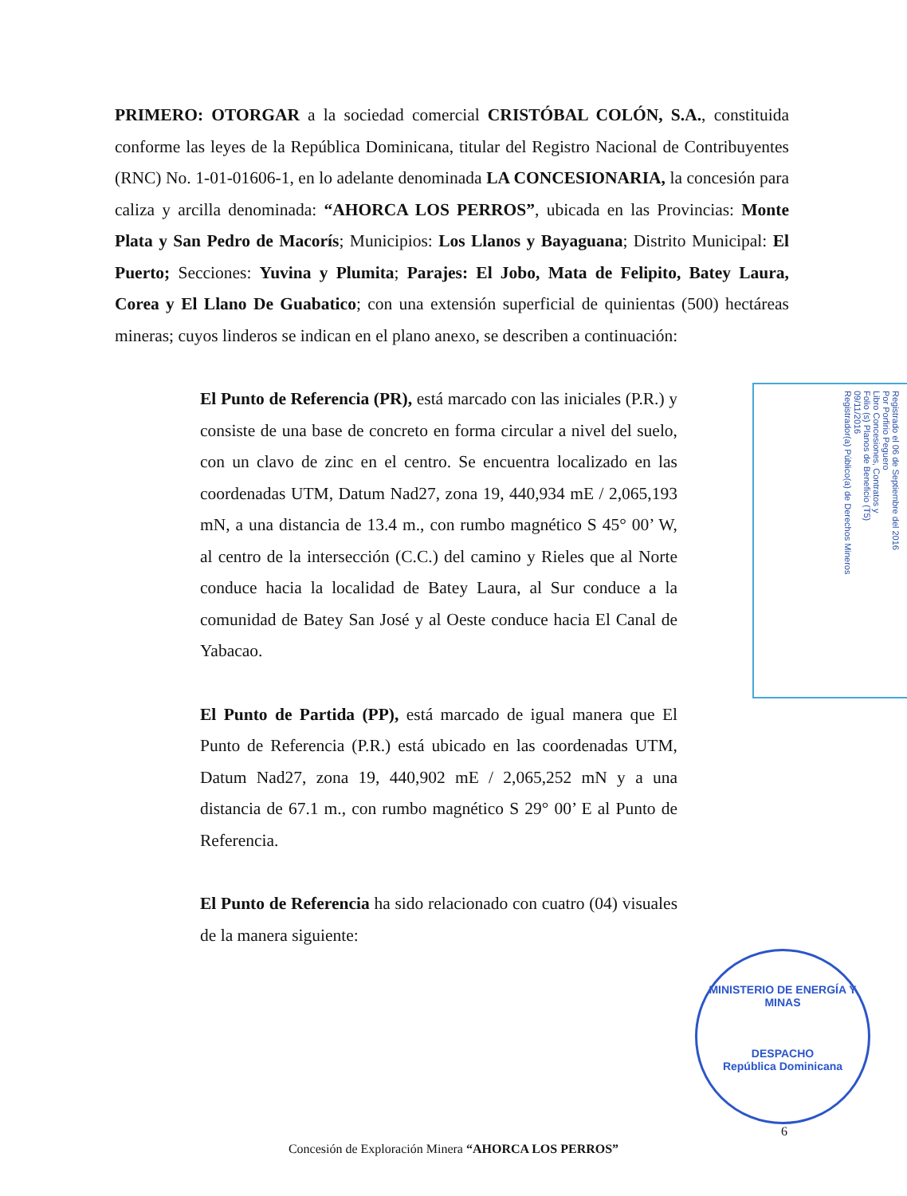PRIMERO: OTORGAR a la sociedad comercial CRISTÓBAL COLÓN, S.A., constituida conforme las leyes de la República Dominicana, titular del Registro Nacional de Contribuyentes (RNC) No. 1-01-01606-1, en lo adelante denominada LA CONCESIONARIA, la concesión para caliza y arcilla denominada: “AHORCA LOS PERROS”, ubicada en las Provincias: Monte Plata y San Pedro de Macorís; Municipios: Los Llanos y Bayaguana; Distrito Municipal: El Puerto; Secciones: Yuvina y Plumita; Parajes: El Jobo, Mata de Felipito, Batey Laura, Corea y El Llano De Guabatico; con una extensión superficial de quinientas (500) hectáreas mineras; cuyos linderos se indican en el plano anexo, se describen a continuación:
El Punto de Referencia (PR), está marcado con las iniciales (P.R.) y consiste de una base de concreto en forma circular a nivel del suelo, con un clavo de zinc en el centro. Se encuentra localizado en las coordenadas UTM, Datum Nad27, zona 19, 440,934 mE / 2,065,193 mN, a una distancia de 13.4 m., con rumbo magnético S 45° 00’ W, al centro de la intersección (C.C.) del camino y Rieles que al Norte conduce hacia la localidad de Batey Laura, al Sur conduce a la comunidad de Batey San José y al Oeste conduce hacia El Canal de Yabacao.
El Punto de Partida (PP), está marcado de igual manera que El Punto de Referencia (P.R.) está ubicado en las coordenadas UTM, Datum Nad27, zona 19, 440,902 mE / 2,065,252 mN y a una distancia de 67.1 m., con rumbo magnético S 29° 00’ E al Punto de Referencia.
El Punto de Referencia ha sido relacionado con cuatro (04) visuales de la manera siguiente:
Registrado el 06 de Septiembre del 2016
Por Porfirio Peguero
Libro Concesiones, Contratos y
Folio (s) Planos de Beneficio (T5)
09/11/2016
Registrador(a) Público(a) de Derechos Mineros
MINISTERIO DE ENERGÍA Y MINAS
DESPACHO
República Dominicana
6
Concesión de Exploración Minera “AHORCA LOS PERROS”